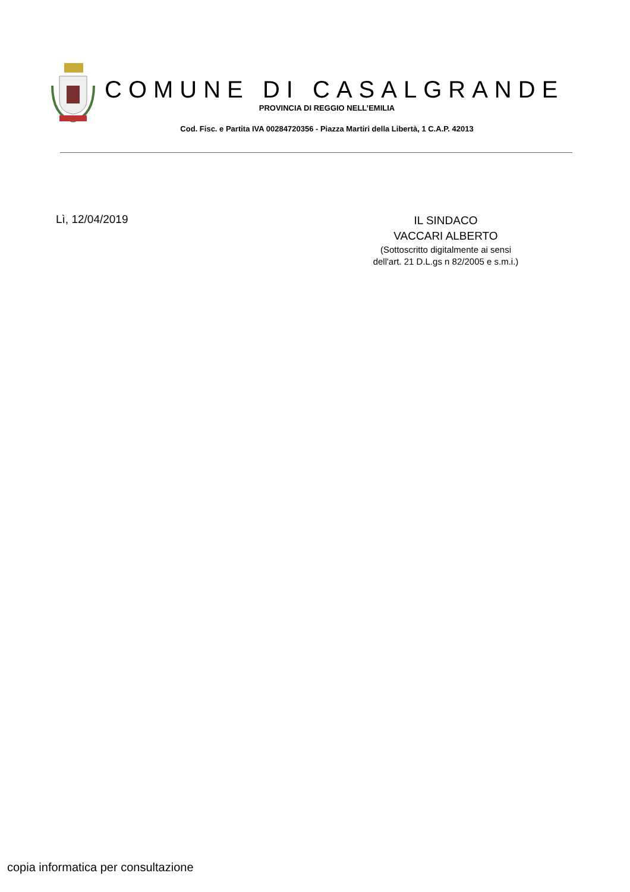COMUNE DI CASALGRANDE
PROVINCIA DI REGGIO NELL’EMILIA
Cod. Fisc. e Partita IVA 00284720356 - Piazza Martiri della Libertà, 1 C.A.P. 42013
Lì, 12/04/2019
IL SINDACO
VACCARI ALBERTO
(Sottoscritto digitalmente ai sensi
dell'art. 21 D.L.gs n 82/2005 e s.m.i.)
copia informatica per consultazione